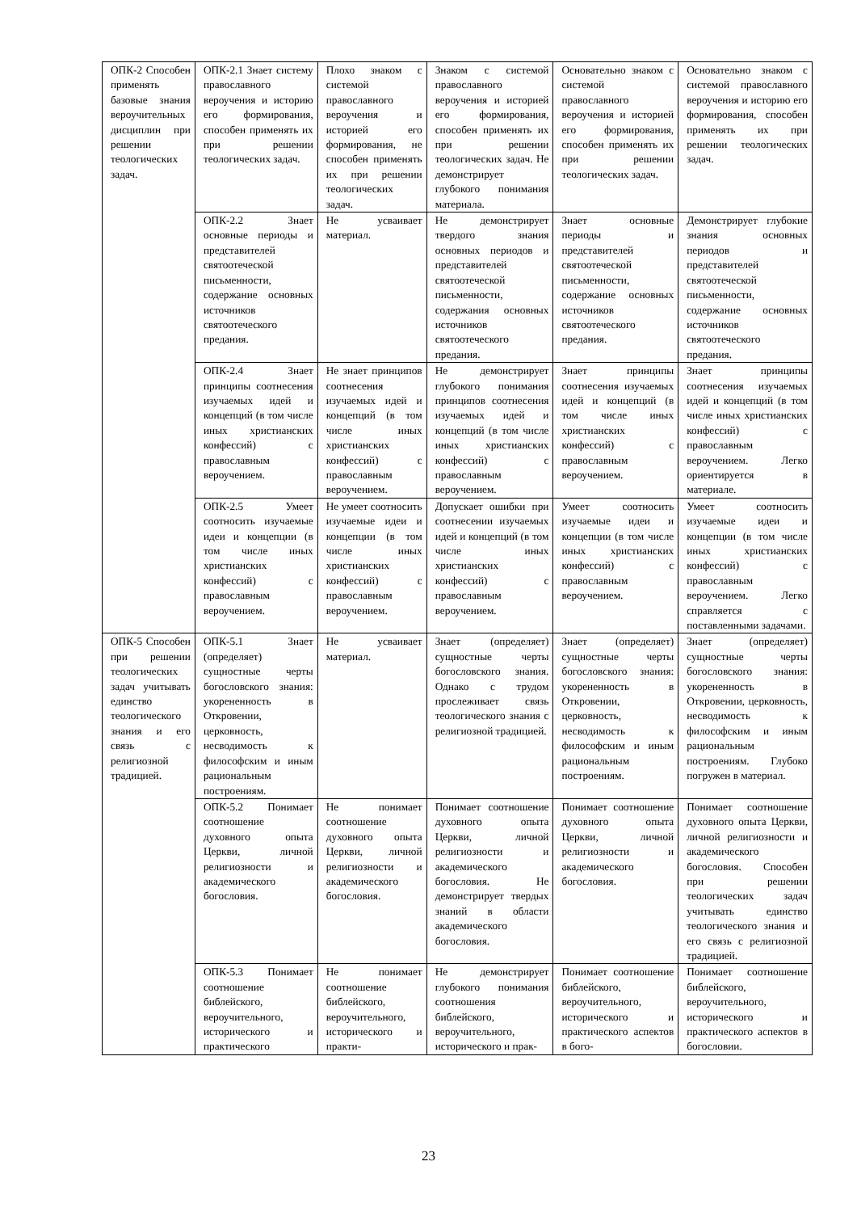| ОПК-2 Способен применять базовые знания вероучительных дисциплин при решении теологических задач. | ОПК-2.1 Знает систему православного вероучения и историю его формирования, способен применять их при решении теологических задач. | Плохо знаком с системой православного вероучения и историей его формирования, не способен применять их при решении теологических задач. | Знаком с системой православного вероучения и историей его формирования, способен применять их при решении теологических задач. Не демонстрирует глубокого понимания материала. | Основательно знаком с системой православного вероучения и историей его формирования, способен применять их при решении теологических задач. | Основательно знаком с системой православного вероучения и историю его формирования, способен применять их при решении теологических задач. |
| | ОПК-2.2 Знает основные периоды и представителей святоотеческой письменности, содержание основных источников святоотеческого предания. | Не усваивает материал. | Не демонстрирует твердого знания основных периодов и представителей святоотеческой письменности, содержания основных источников святоотеческого предания. | Знает основные периоды и представителей святоотеческой письменности, содержание основных источников святоотеческого предания. | Демонстрирует глубокие знания основных периодов и представителей святоотеческой письменности, содержание основных источников святоотеческого предания. |
| | ОПК-2.4 Знает принципы соотнесения изучаемых идей и концепций (в том числе иных христианских конфессий) с православным вероучением. | Не знает принципов соотнесения изучаемых идей и концепций (в том числе иных христианских конфессий) с православным вероучением. | Не демонстрирует глубокого понимания принципов соотнесения изучаемых идей и концепций (в том числе иных христианских конфессий) с православным вероучением. | Знает принципы соотнесения изучаемых идей и концепций (в том числе иных христианских конфессий) с православным вероучением. | Знает принципы соотнесения изучаемых идей и концепций (в том числе иных христианских конфессий) с православным вероучением. Легко ориентируется в материале. |
| | ОПК-2.5 Умеет соотносить изучаемые идеи и концепции (в том числе иных христианских конфессий) с православным вероучением. | Не умеет соотносить изучаемые идеи и концепции (в том числе иных христианских конфессий) с православным вероучением. | Допускает ошибки при соотнесении изучаемых идей и концепций (в том числе иных христианских конфессий) с православным вероучением. | Умеет соотносить изучаемые идеи и концепции (в том числе иных христианских конфессий) с православным вероучением. | Умеет соотносить изучаемые идеи и концепции (в том числе иных христианских конфессий) с православным вероучением. Легко справляется с поставленными задачами. |
| ОПК-5 Способен при решении теологических задач учитывать единство теологического знания и его связь с религиозной традицией. | ОПК-5.1 Знает (определяет) сущностные черты богословского знания: укорененность в Откровении, церковность, несводимость к философским и иным рациональным построениям. | Не усваивает материал. | Знает (определяет) сущностные черты богословского знания. Однако с трудом прослеживает связь теологического знания с религиозной традицией. | Знает (определяет) сущностные черты богословского знания: укорененность в Откровении, церковность, несводимость к философским и иным рациональным построениям. | Знает (определяет) сущностные черты богословского знания: укорененность в Откровении, церковность, несводимость к философским и иным рациональным построениям. Глубоко погружен в материал. |
| | ОПК-5.2 Понимает соотношение духовного опыта Церкви, личной религиозности и академического богословия. | Не понимает соотношение духовного опыта Церкви, личной религиозности и академического богословия. | Понимает соотношение духовного опыта Церкви, личной религиозности и академического богословия. Не демонстрирует твердых знаний в области академического богословия. | Понимает соотношение духовного опыта Церкви, личной религиозности и академического богословия. | Понимает соотношение духовного опыта Церкви, личной религиозности и академического богословия. Способен при решении теологических задач учитывать единство теологического знания и его связь с религиозной традицией. |
| | ОПК-5.3 Понимает соотношение библейского, вероучительного, исторического и практического | Не понимает соотношение библейского, вероучительного, исторического и практи- | Не демонстрирует глубокого понимания соотношения библейского, вероучительного, исторического и прак- | Понимает соотношение библейского, вероучительного, исторического и практического аспектов в бого- | Понимает соотношение библейского, вероучительного, исторического и практического аспектов в богословии. |
23